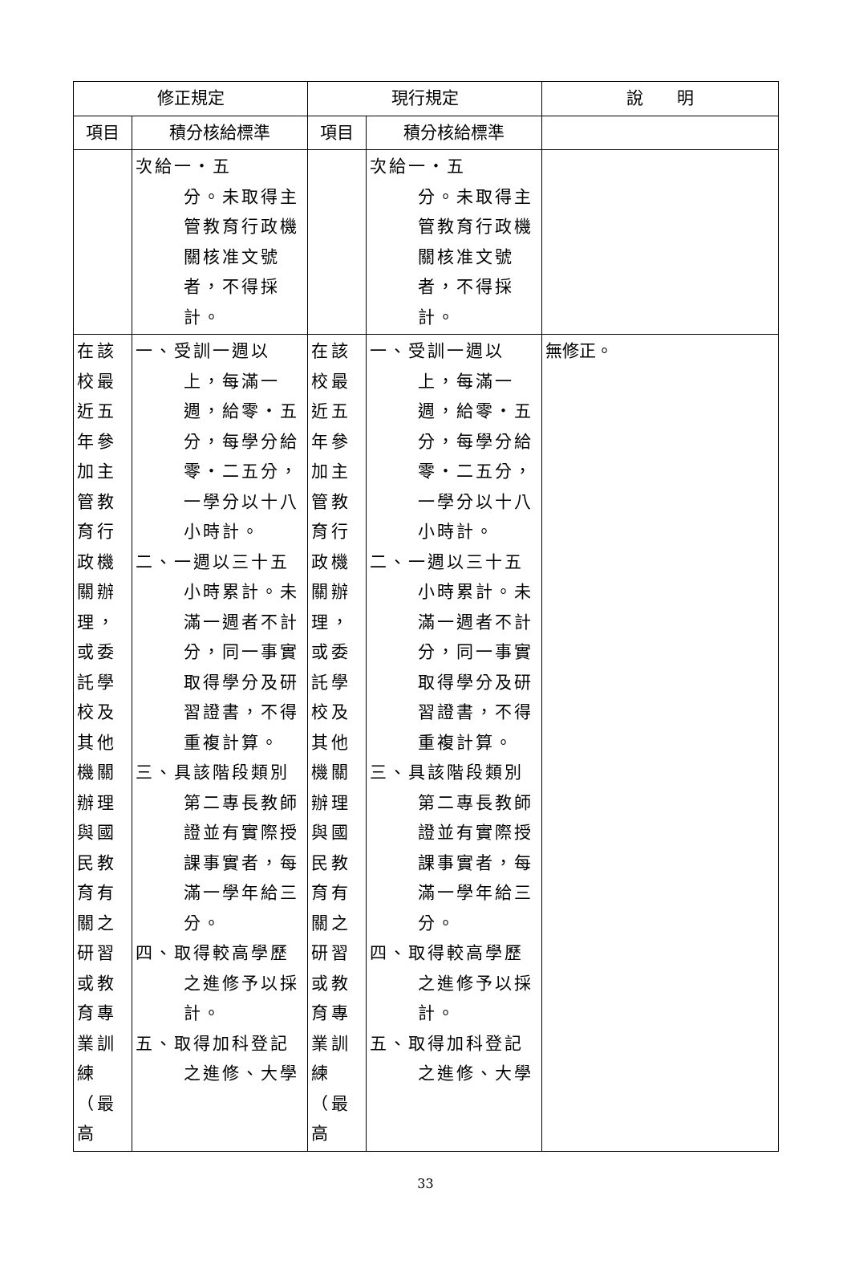| 修正規定 | | 現行規定 | | 說 明 |
| --- | --- | --- | --- | --- |
| 項目 | 積分核給標準 | 項目 | 積分核給標準 | |
| | 次給一・五 分。未取得主 管教育行政機 關核准文號 者，不得採計。 | | 次給一・五 分。未取得主 管教育行政機 關核准文號 者，不得採 計。 | |
| 在該校最近五年參加主管教育行政機關辦理，或委託學校及其他機關辦理與國民教育有關之研習或教育專業訓練（最高 | 一、受訓一週以上，每滿一週，給零・五分，每學分給零・二五分，一學分以十八小時計。 二、一週以三十五小時累計。未滿一週者不計分，同一事實取得學分及研習證書，不得重複計算。 三、具該階段類別第二專長教師證並有實際授課事實者，每滿一學年給三分。 四、取得較高學歷之進修予以採計。 五、取得加科登記之進修、大學 | 在該校最近五年參加主管教育行政機關辦理，或委託學校及其他機關辦理與國民教育有關之研習或教育專業訓練（最高 | 一、受訓一週以上，每滿一週，給零・五分，每學分給零・二五分，一學分以十八小時計。 二、一週以三十五小時累計。未滿一週者不計分，同一事實取得學分及研習證書，不得重複計算。 三、具該階段類別第二專長教師證並有實際授課事實者，每滿一學年給三分。 四、取得較高學歷之進修予以採計。 五、取得加科登記之進修、大學 | 無修正。 |
33